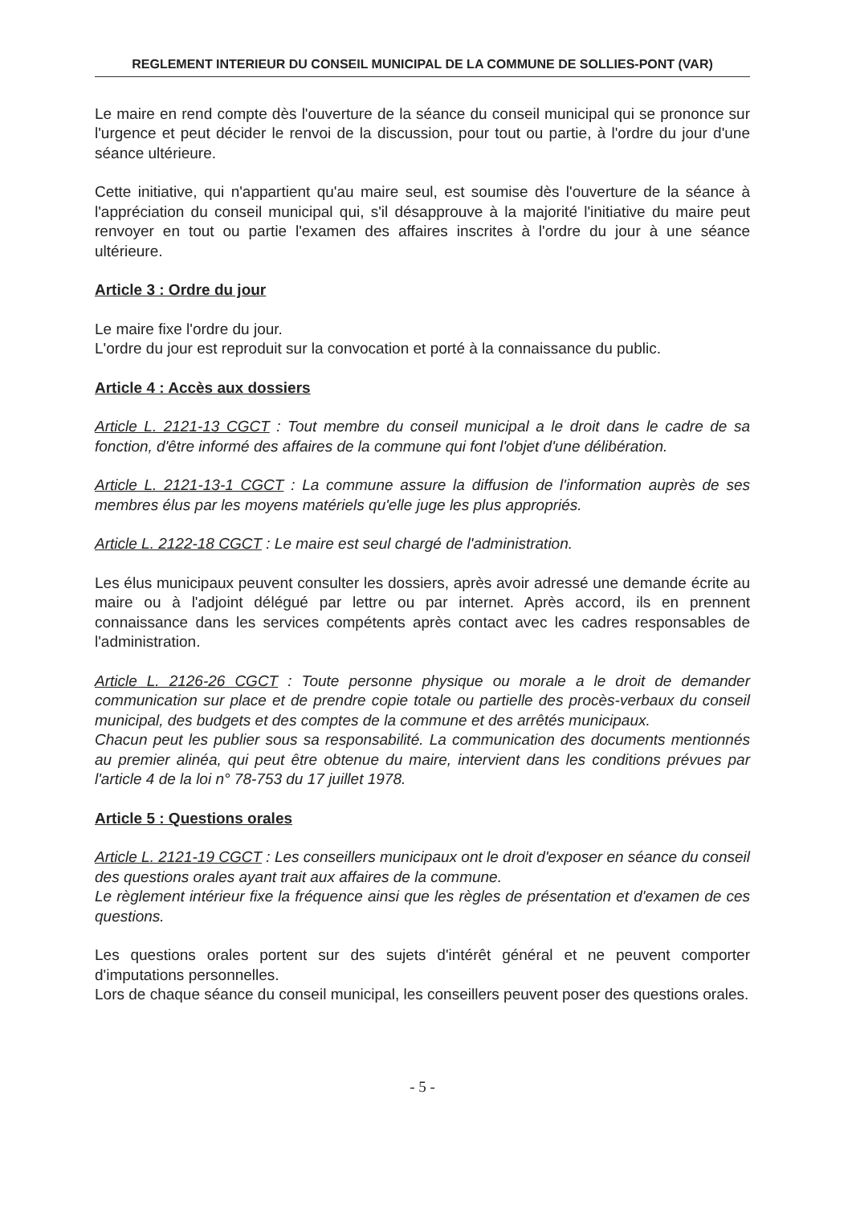REGLEMENT INTERIEUR DU CONSEIL MUNICIPAL DE LA COMMUNE DE SOLLIES-PONT (VAR)
Le maire en rend compte dès l'ouverture de la séance du conseil municipal qui se prononce sur l'urgence et peut décider le renvoi de la discussion, pour tout ou partie, à l'ordre du jour d'une séance ultérieure.
Cette initiative, qui n'appartient qu'au maire seul, est soumise dès l'ouverture de la séance à l'appréciation du conseil municipal qui, s'il désapprouve à la majorité l'initiative du maire peut renvoyer en tout ou partie l'examen des affaires inscrites à l'ordre du jour à une séance ultérieure.
Article 3 : Ordre du jour
Le maire fixe l'ordre du jour.
L'ordre du jour est reproduit sur la convocation et porté à la connaissance du public.
Article 4 : Accès aux dossiers
Article L. 2121-13 CGCT : Tout membre du conseil municipal a le droit dans le cadre de sa fonction, d'être informé des affaires de la commune qui font l'objet d'une délibération.
Article L. 2121-13-1 CGCT : La commune assure la diffusion de l'information auprès de ses membres élus par les moyens matériels qu'elle juge les plus appropriés.
Article L. 2122-18 CGCT : Le maire est seul chargé de l'administration.
Les élus municipaux peuvent consulter les dossiers, après avoir adressé une demande écrite au maire ou à l'adjoint délégué par lettre ou par internet. Après accord, ils en prennent connaissance dans les services compétents après contact avec les cadres responsables de l'administration.
Article L. 2126-26 CGCT : Toute personne physique ou morale a le droit de demander communication sur place et de prendre copie totale ou partielle des procès-verbaux du conseil municipal, des budgets et des comptes de la commune et des arrêtés municipaux.
Chacun peut les publier sous sa responsabilité. La communication des documents mentionnés au premier alinéa, qui peut être obtenue du maire, intervient dans les conditions prévues par l'article 4 de la loi n° 78-753 du 17 juillet 1978.
Article 5 : Questions orales
Article L. 2121-19 CGCT : Les conseillers municipaux ont le droit d'exposer en séance du conseil des questions orales ayant trait aux affaires de la commune.
Le règlement intérieur fixe la fréquence ainsi que les règles de présentation et d'examen de ces questions.
Les questions orales portent sur des sujets d'intérêt général et ne peuvent comporter d'imputations personnelles.
Lors de chaque séance du conseil municipal, les conseillers peuvent poser des questions orales.
- 5 -